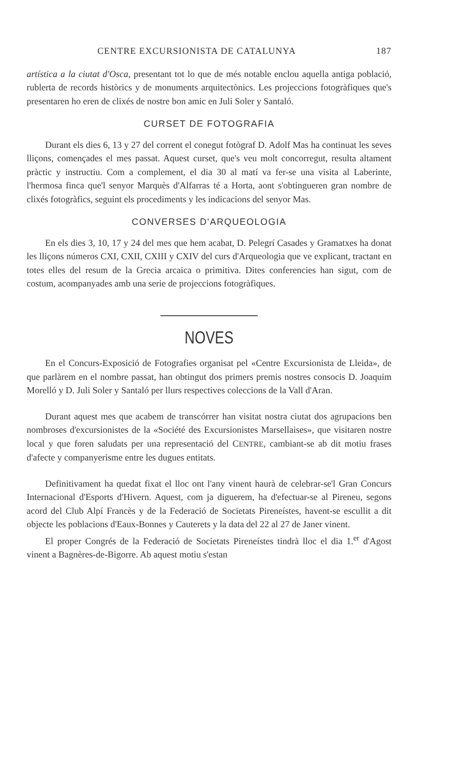CENTRE EXCURSIONISTA DE CATALUNYA 187
artística a la ciutat d'Osca, presentant tot lo que de més notable enclou aquella antiga població, rublerta de records històrics y de monuments arquitectònics. Les projeccions fotogràfiques que's presentaren ho eren de clixés de nostre bon amic en Juli Soler y Santaló.
CURSET DE FOTOGRAFIA
Durant els dies 6, 13 y 27 del corrent el conegut fotògraf D. Adolf Mas ha continuat les seves lliçons, començades el mes passat. Aquest curset, que's veu molt concorregut, resulta altament pràctic y instructiu. Com a complement, el dia 30 al matí va fer-se una visita al Laberinte, l'hermosa finca que'l senyor Marquès d'Alfarras té a Horta, aont s'obtingueren gran nombre de clixés fotogràfics, seguint els procediments y les indicacions del senyor Mas.
CONVERSES D'ARQUEOLOGIA
En els dies 3, 10, 17 y 24 del mes que hem acabat, D. Pelegrí Casades y Gramatxes ha donat les lliçons números CXI, CXII, CXIII y CXIV del curs d'Arqueologia que ve explicant, tractant en totes elles del resum de la Grecia arcaica o primitiva. Dites conferencies han sigut, com de costum, acompanyades amb una serie de projeccions fotogràfiques.
NOVES
En el Concurs-Exposició de Fotografies organisat pel «Centre Excursionista de Lleida», de que parlàrem en el nombre passat, han obtingut dos primers premis nostres consocis D. Joaquim Morelló y D. Juli Soler y Santaló per llurs respectives coleccions de la Vall d'Aran.
Durant aquest mes que acabem de transcórrer han visitat nostra ciutat dos agrupacions ben nombroses d'excursionistes de la «Société des Excursionistes Marsellaises», que visitaren nostre local y que foren saludats per una representació del CENTRE, cambiant-se ab dit motiu frases d'afecte y companyerisme entre les dugues entitats.
Definitivament ha quedat fixat el lloc ont l'any vinent haurà de celebrar-se'l Gran Concurs Internacional d'Esports d'Hivern. Aquest, com ja diguerem, ha d'efectuar-se al Pireneu, segons acord del Club Alpí Francès y de la Federació de Societats Pireneístes, havent-se escullit a dit objecte les poblacions d'Eaux-Bonnes y Cauterets y la data del 22 al 27 de Janer vinent.
El proper Congrés de la Federació de Societats Pireneístes tindrà lloc el dia 1.<sup>er</sup> d'Agost vinent a Bagnères-de-Bigorre. Ab aquest motiu s'estan